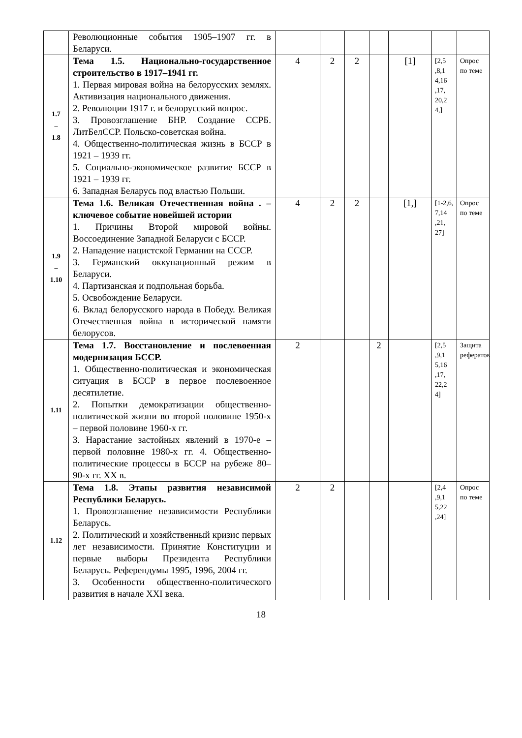| | Революционные события 1905–1907 гг. в Беларуси. | | | | | | | |
| 1.7 – 1.8 | Тема 1.5. Национально-государственное строительство в 1917–1941 гг. 1. Первая мировая война на белорусских землях. Активизация национального движения. 2. Революции 1917 г. и белорусский вопрос. 3. Провозглашение БНР. Создание ССРБ. ЛитБелССР. Польско-советская война. 4. Общественно-политическая жизнь в БССР в 1921 – 1939 гг. 5. Социально-экономическое развитие БССР в 1921 – 1939 гг. 6. Западная Беларусь под властью Польши. | 4 | 2 | 2 | | [1] | [2,5 ,8,1 4,16 ,17, 20,2 4,] | Опрос по теме |
| 1.9 – 1.10 | Тема 1.6. Великая Отечественная война . – ключевое событие новейшей истории 1. Причины Второй мировой войны. Воссоединение Западной Беларуси с БССР. 2. Нападение нацистской Германии на СССР. 3. Германский оккупационный режим в Беларуси. 4. Партизанская и подпольная борьба. 5. Освобождение Беларуси. 6. Вклад белорусского народа в Победу. Великая Отечественная война в исторической памяти белорусов. | 4 | 2 | 2 | | [1,] | [1-2,6, 7,14 ,21, 27] | Опрос по теме |
| 1.11 | Тема 1.7. Восстановление и послевоенная модернизация БССР. 1. Общественно-политическая и экономическая ситуация в БССР в первое послевоенное десятилетие. 2. Попытки демократизации общественно-политической жизни во второй половине 1950-х – первой половине 1960-х гг. 3. Нарастание застойных явлений в 1970-е – первой половине 1980-х гг. 4. Общественно-политические процессы в БССР на рубеже 80–90-х гг. XX в. | 2 | | | 2 | | [2,5 ,9,1 5,16 ,17, 22,2 4] | Защита рефератов |
| 1.12 | Тема 1.8. Этапы развития независимой Республики Беларусь. 1. Провозглашение независимости Республики Беларусь. 2. Политический и хозяйственный кризис первых лет независимости. Принятие Конституции и первые выборы Президента Республики Беларусь. Референдумы 1995, 1996, 2004 гг. 3. Особенности общественно-политического развития в начале XXI века. | 2 | 2 | | | | [2,4 ,9,1 5,22 ,24] | Опрос по теме |
18